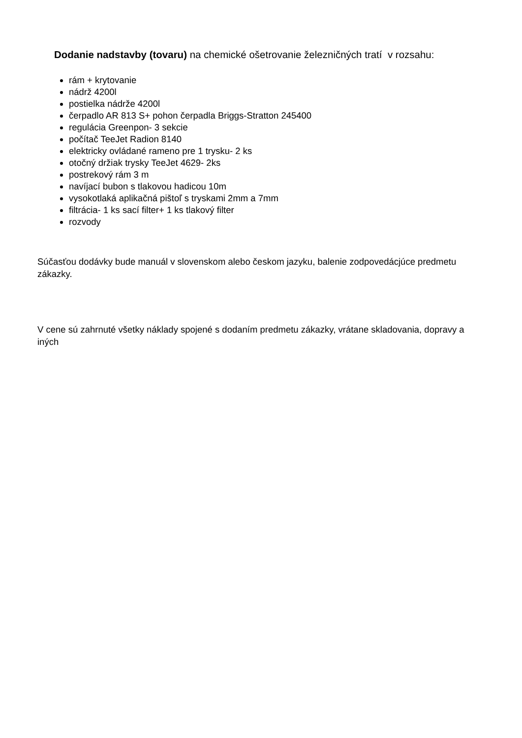Dodanie nadstavby (tovaru) na chemické ošetrovanie železničných tratí v rozsahu:
rám + krytovanie
nádrž 4200l
postielka nádrže 4200l
čerpadlo AR 813 S+ pohon čerpadla Briggs-Stratton 245400
regulácia Greenpon- 3 sekcie
počítač TeeJet Radion 8140
elektricky ovládané rameno pre 1 trysku- 2 ks
otočný držiak trysky TeeJet 4629- 2ks
postrekový rám 3 m
navíjací bubon s tlakovou hadicou 10m
vysokotlaká aplikačná pištoľ s tryskami 2mm a 7mm
filtrácia- 1 ks sací filter+ 1 ks tlakový filter
rozvody
Súčasťou dodávky bude manuál v slovenskom alebo českom jazyku, balenie zodpovedácjúce predmetu zákazky.
V cene sú zahrnuté všetky náklady spojené s dodaním predmetu zákazky, vrátane skladovania, dopravy a iných